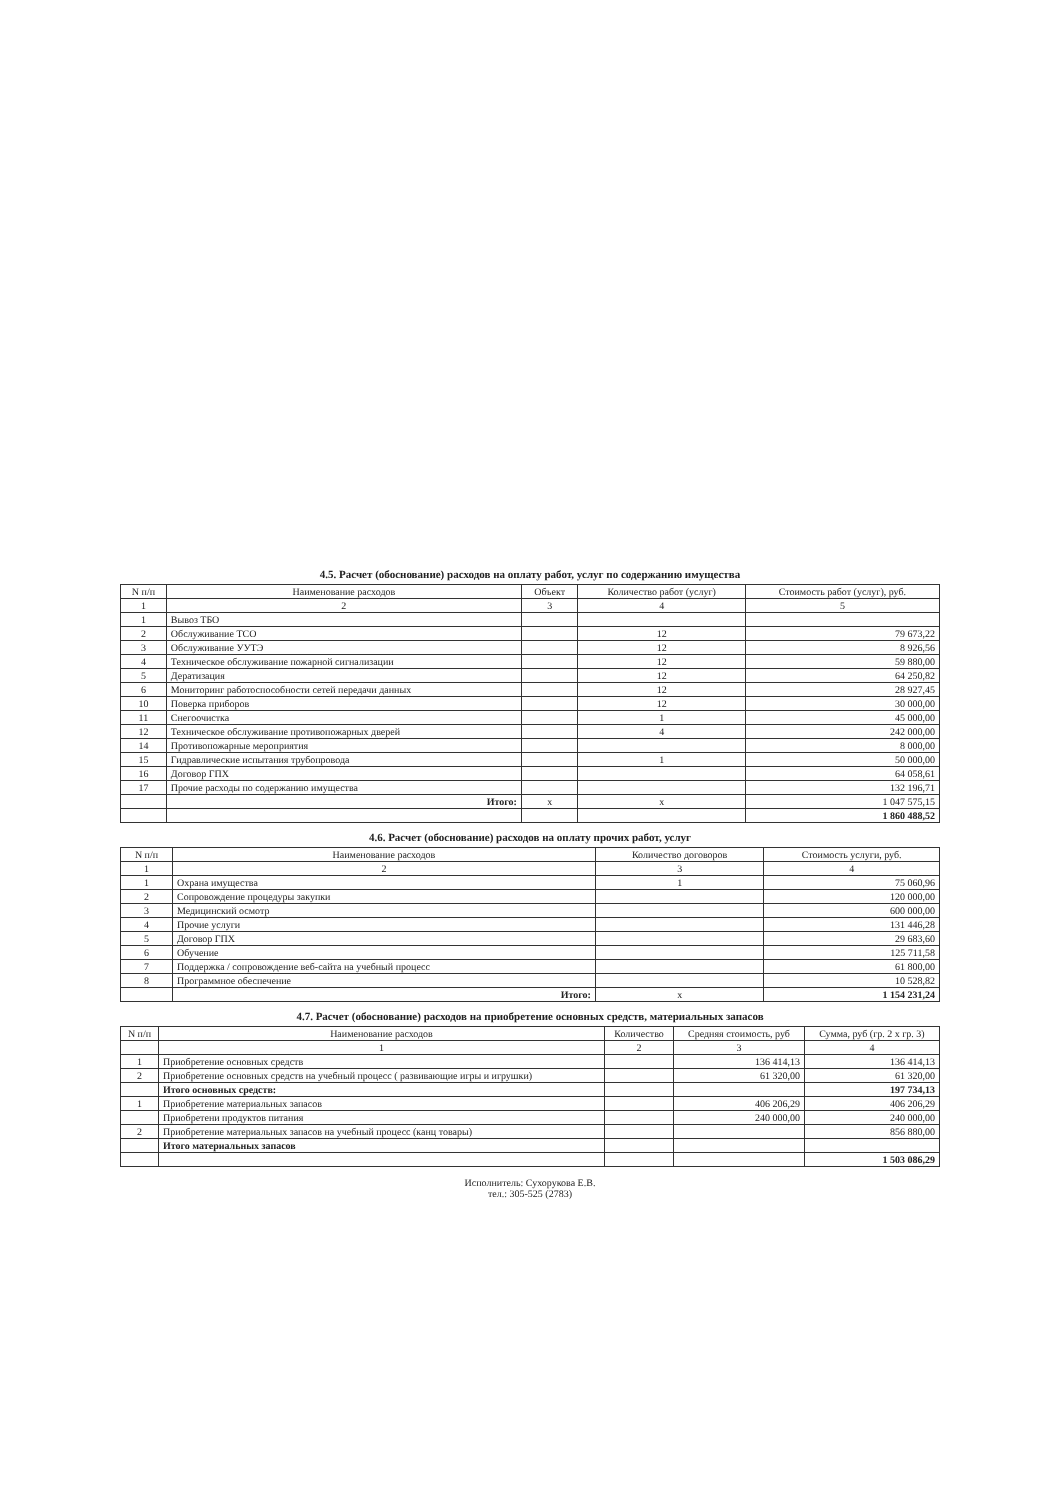4.5. Расчет (обоснование) расходов на оплату работ, услуг по содержанию имущества
| N п/п | Наименование расходов | Объект | Количество работ (услуг) | Стоимость работ (услуг), руб. |
| --- | --- | --- | --- | --- |
| 1 | 2 | 3 | 4 | 5 |
| 1 | Вывоз ТБО | | | |
| 2 | Обслуживание ТСО | | 12 | 79 673,22 |
| 3 | Обслуживание УУТЭ | | 12 | 8 926,56 |
| 4 | Техническое обслуживание пожарной сигнализации | | 12 | 59 880,00 |
| 5 | Дератизация | | 12 | 64 250,82 |
| 6 | Мониторинг работоспособности сетей передачи данных | | 12 | 28 927,45 |
| 10 | Поверка приборов | | 12 | 30 000,00 |
| 11 | Снегоочистка | | 1 | 45 000,00 |
| 12 | Техническое обслуживание противопожарных дверей | | 4 | 242 000,00 |
| 14 | Противопожарные мероприятия | | | 8 000,00 |
| 15 | Гидравлические испытания трубопровода | | 1 | 50 000,00 |
| 16 | Договор ГПХ | | | 64 058,61 |
| 17 | Прочие расходы по содержанию имущества | | | 132 196,71 |
| | Итого: | x | x | 1 047 575,15 |
| | | | | 1 860 488,52 |
4.6. Расчет (обоснование) расходов на оплату прочих работ, услуг
| N п/п | Наименование расходов | Количество договоров | Стоимость услуги, руб. |
| --- | --- | --- | --- |
| 1 | 2 | 3 | 4 |
| 1 | Охрана имущества | 1 | 75 060,96 |
| 2 | Сопровождение процедуры закупки | | 120 000,00 |
| 3 | Медицинский осмотр | | 600 000,00 |
| 4 | Прочие услуги | | 131 446,28 |
| 5 | Договор ГПХ | | 29 683,60 |
| 6 | Обучение | | 125 711,58 |
| 7 | Поддержка / сопровождение веб-сайта на учебный процесс | | 61 800,00 |
| 8 | Программное обеспечение | | 10 528,82 |
| | Итого: | x | 1 154 231,24 |
4.7. Расчет (обоснование) расходов на приобретение основных средств, материальных запасов
| N п/п | Наименование расходов | Количество | Средняя стоимость, руб | Сумма, руб (гр. 2 х гр. 3) |
| --- | --- | --- | --- | --- |
| | 1 | 2 | 3 | 4 |
| 1 | Приобретение основных средств | | 136 414,13 | 136 414,13 |
| 2 | Приобретение основных средств на учебный процесс ( развивающие игры и игрушки) | | 61 320,00 | 61 320,00 |
| | Итого основных средств: | | | 197 734,13 |
| 1 | Приобретение материальных запасов | | 406 206,29 | 406 206,29 |
| | Приобретени продуктов питания | | 240 000,00 | 240 000,00 |
| 2 | Приобретение материальных запасов на учебный процесс (канц товары) | | | 856 880,00 |
| | Итого материальных запасов | | | |
| | | | | 1 503 086,29 |
Исполнитель: Сухорукова Е.В.
тел.: 305-525 (2783)